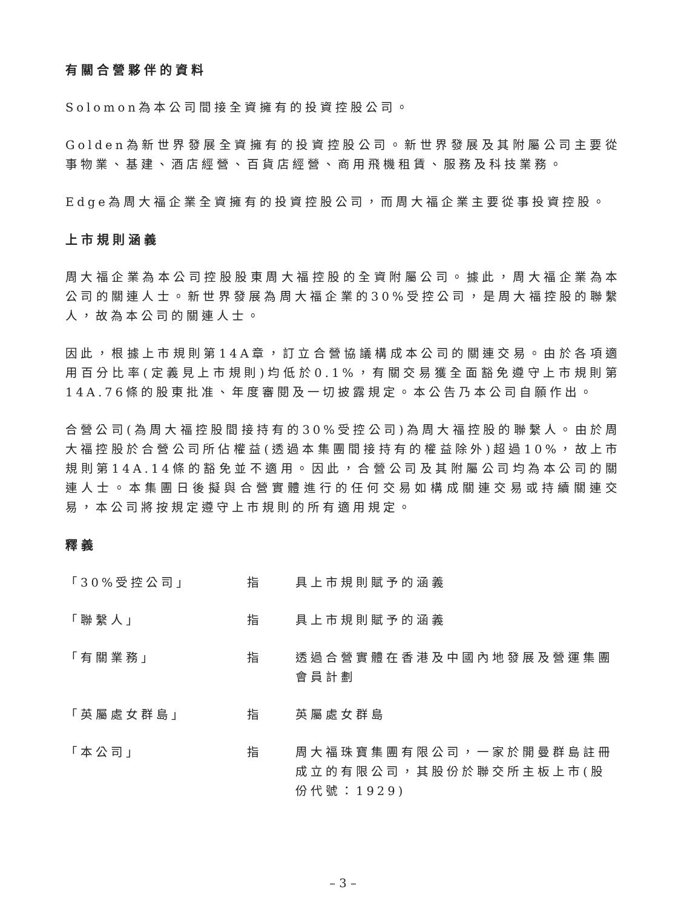有關合營夥伴的資料
Solomon為本公司間接全資擁有的投資控股公司。
Golden為新世界發展全資擁有的投資控股公司。新世界發展及其附屬公司主要從事物業、基建、酒店經營、百貨店經營、商用飛機租賃、服務及科技業務。
Edge為周大福企業全資擁有的投資控股公司，而周大福企業主要從事投資控股。
上市規則涵義
周大福企業為本公司控股股東周大福控股的全資附屬公司。據此，周大福企業為本公司的關連人士。新世界發展為周大福企業的30%受控公司，是周大福控股的聯繫人，故為本公司的關連人士。
因此，根據上市規則第14A章，訂立合營協議構成本公司的關連交易。由於各項適用百分比率(定義見上市規則)均低於0.1%，有關交易獲全面豁免遵守上市規則第14A.76條的股東批准、年度審閱及一切披露規定。本公告乃本公司自願作出。
合營公司(為周大福控股間接持有的30%受控公司)為周大福控股的聯繫人。由於周大福控股於合營公司所佔權益(透過本集團間接持有的權益除外)超過10%，故上市規則第14A.14條的豁免並不適用。因此，合營公司及其附屬公司均為本公司的關連人士。本集團日後擬與合營實體進行的任何交易如構成關連交易或持續關連交易，本公司將按規定遵守上市規則的所有適用規定。
釋義
「30%受控公司」 指 具上市規則賦予的涵義
「聯繫人」 指 具上市規則賦予的涵義
「有關業務」 指 透過合營實體在香港及中國內地發展及營運集團會員計劃
「英屬處女群島」 指 英屬處女群島
「本公司」 指 周大福珠寶集團有限公司，一家於開曼群島註冊成立的有限公司，其股份於聯交所主板上市(股份代號：1929)
– 3 –